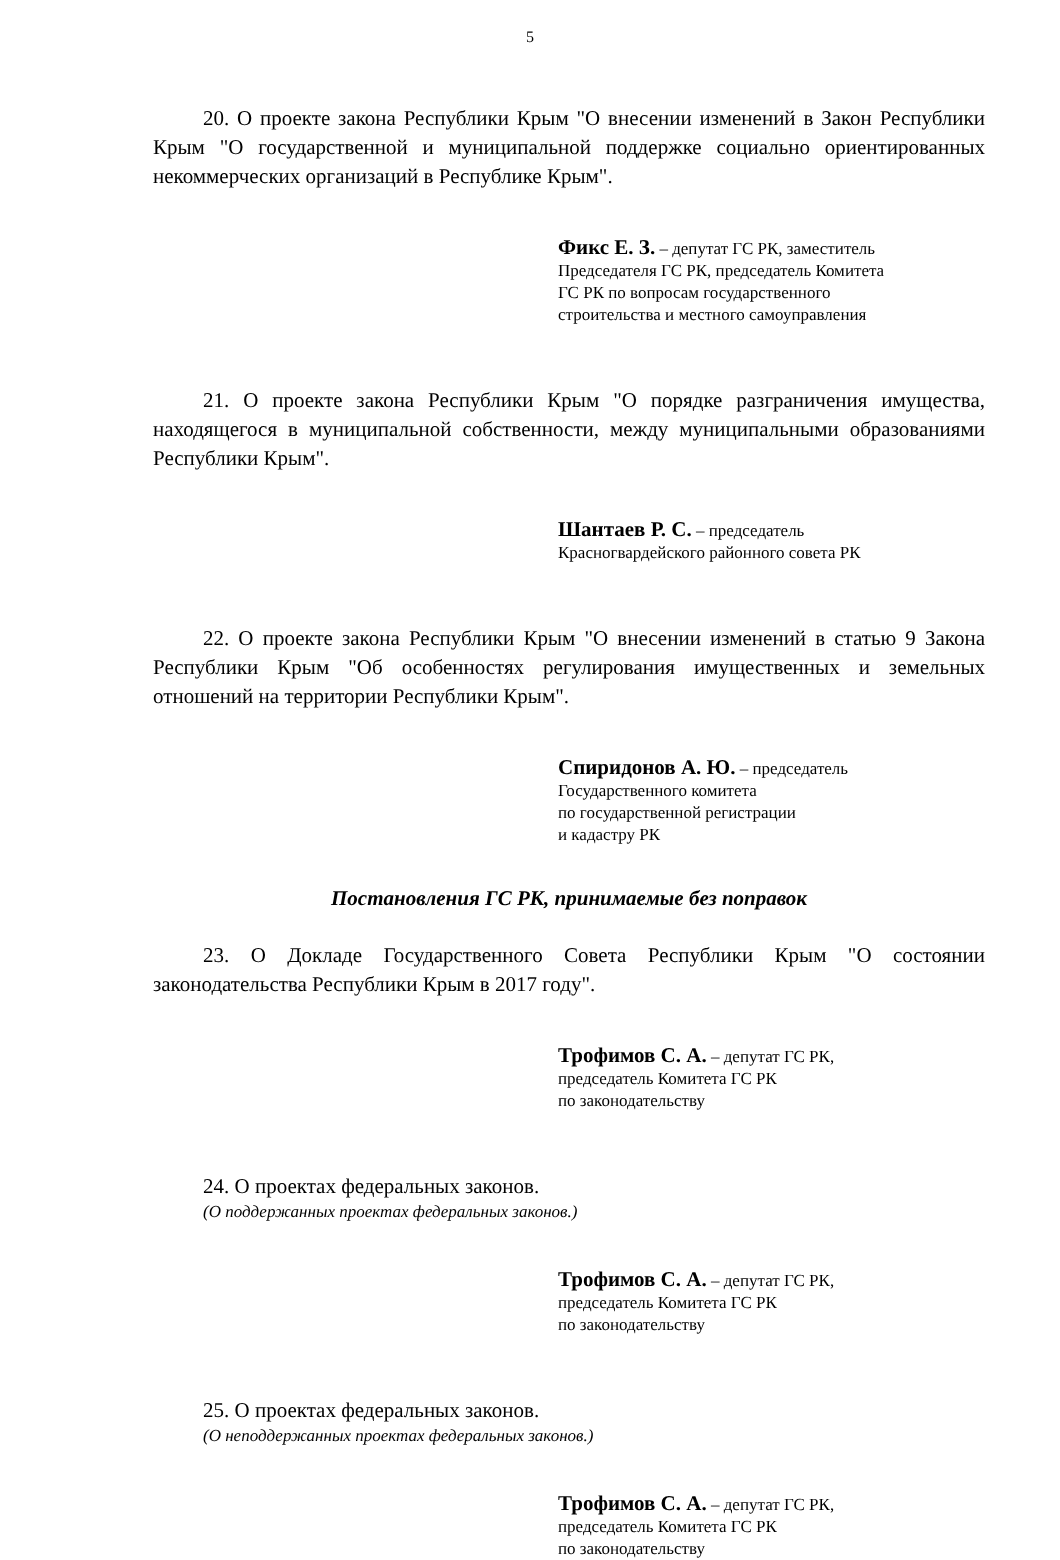5
20. О проекте закона Республики Крым "О внесении изменений в Закон Республики Крым "О государственной и муниципальной поддержке социально ориентированных некоммерческих организаций в Республике Крым".
Фикс Е. З. – депутат ГС РК, заместитель
Председателя ГС РК, председатель Комитета
ГС РК по вопросам государственного
строительства и местного самоуправления
21. О проекте закона Республики Крым "О порядке разграничения имущества, находящегося в муниципальной собственности, между муниципальными образованиями Республики Крым".
Шантаев Р. С. – председатель
Красногвардейского районного совета РК
22. О проекте закона Республики Крым "О внесении изменений в статью 9 Закона Республики Крым "Об особенностях регулирования имущественных и земельных отношений на территории Республики Крым".
Спиридонов А. Ю. – председатель
Государственного комитета
по государственной регистрации
и кадастру РК
Постановления ГС РК, принимаемые без поправок
23. О Докладе Государственного Совета Республики Крым "О состоянии законодательства Республики Крым в 2017 году".
Трофимов С. А. – депутат ГС РК,
председатель Комитета ГС РК
по законодательству
24. О проектах федеральных законов.
(О поддержанных проектах федеральных законов.)
Трофимов С. А. – депутат ГС РК,
председатель Комитета ГС РК
по законодательству
25. О проектах федеральных законов.
(О неподдержанных проектах федеральных законов.)
Трофимов С. А. – депутат ГС РК,
председатель Комитета ГС РК
по законодательству